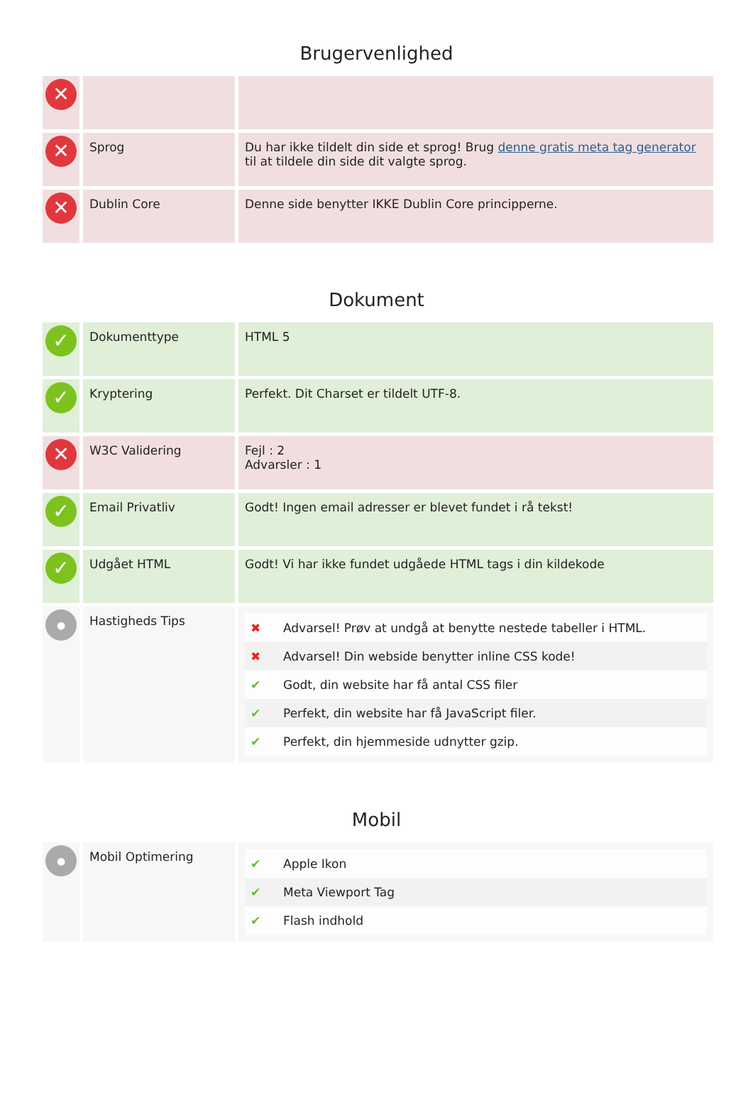Brugervenlighed
| ✕ | | |
| ✕ | Sprog | Du har ikke tildelt din side et sprog! Brug denne gratis meta tag generator til at tildele din side dit valgte sprog. |
| ✕ | Dublin Core | Denne side benytter IKKE Dublin Core principperne. |
Dokument
| ✓ | Dokumenttype | HTML 5 |
| ✓ | Kryptering | Perfekt. Dit Charset er tildelt UTF-8. |
| ✕ | W3C Validering | Fejl : 2 Advarsler : 1 |
| ✓ | Email Privatliv | Godt! Ingen email adresser er blevet fundet i rå tekst! |
| ✓ | Udgået HTML | Godt! Vi har ikke fundet udgåede HTML tags i din kildekode |
| ● | Hastigheds Tips | / ✖ / Advarsel! Prøv at undgå at benytte nestede tabeller i HTML. / / ✖ / Advarsel! Din webside benytter inline CSS kode! / / ✔ / Godt, din website har få antal CSS filer / / ✔ / Perfekt, din website har få JavaScript filer. / / ✔ / Perfekt, din hjemmeside udnytter gzip. / |
Mobil
| ● | Mobil Optimering | / ✔ / Apple Ikon / / ✔ / Meta Viewport Tag / / ✔ / Flash indhold / |